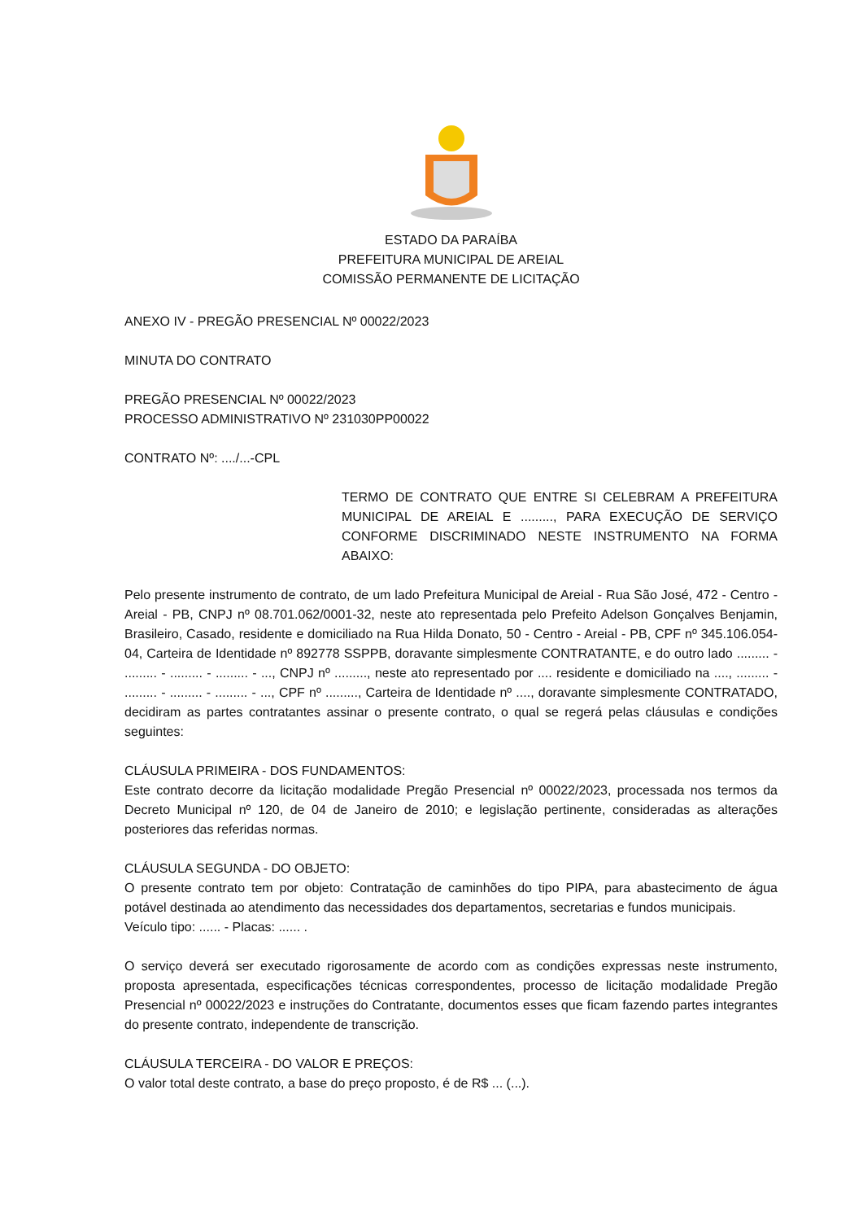ESTADO DA PARAÍBA
PREFEITURA MUNICIPAL DE AREIAL
COMISSÃO PERMANENTE DE LICITAÇÃO
ANEXO IV - PREGÃO PRESENCIAL Nº 00022/2023
MINUTA DO CONTRATO
PREGÃO PRESENCIAL Nº 00022/2023
PROCESSO ADMINISTRATIVO Nº 231030PP00022
CONTRATO Nº: ..../...-CPL
TERMO DE CONTRATO QUE ENTRE SI CELEBRAM A PREFEITURA MUNICIPAL DE AREIAL E ........., PARA EXECUÇÃO DE SERVIÇO CONFORME DISCRIMINADO NESTE INSTRUMENTO NA FORMA ABAIXO:
Pelo presente instrumento de contrato, de um lado Prefeitura Municipal de Areial - Rua São José, 472 - Centro - Areial - PB, CNPJ nº 08.701.062/0001-32, neste ato representada pelo Prefeito Adelson Gonçalves Benjamin, Brasileiro, Casado, residente e domiciliado na Rua Hilda Donato, 50 - Centro - Areial - PB, CPF nº 345.106.054-04, Carteira de Identidade nº 892778 SSPPB, doravante simplesmente CONTRATANTE, e do outro lado ......... - ......... - ......... - ......... - ..., CNPJ nº ........., neste ato representado por .... residente e domiciliado na ...., ......... - ......... - ......... - ......... - ..., CPF nº ........., Carteira de Identidade nº ...., doravante simplesmente CONTRATADO, decidiram as partes contratantes assinar o presente contrato, o qual se regerá pelas cláusulas e condições seguintes:
CLÁUSULA PRIMEIRA - DOS FUNDAMENTOS:
Este contrato decorre da licitação modalidade Pregão Presencial nº 00022/2023, processada nos termos da Decreto Municipal nº 120, de 04 de Janeiro de 2010; e legislação pertinente, consideradas as alterações posteriores das referidas normas.
CLÁUSULA SEGUNDA - DO OBJETO:
O presente contrato tem por objeto: Contratação de caminhões do tipo PIPA, para abastecimento de água potável destinada ao atendimento das necessidades dos departamentos, secretarias e fundos municipais.
Veículo tipo: ...... - Placas: ...... .
O serviço deverá ser executado rigorosamente de acordo com as condições expressas neste instrumento, proposta apresentada, especificações técnicas correspondentes, processo de licitação modalidade Pregão Presencial nº 00022/2023 e instruções do Contratante, documentos esses que ficam fazendo partes integrantes do presente contrato, independente de transcrição.
CLÁUSULA TERCEIRA - DO VALOR E PREÇOS:
O valor total deste contrato, a base do preço proposto, é de R$ ... (...).